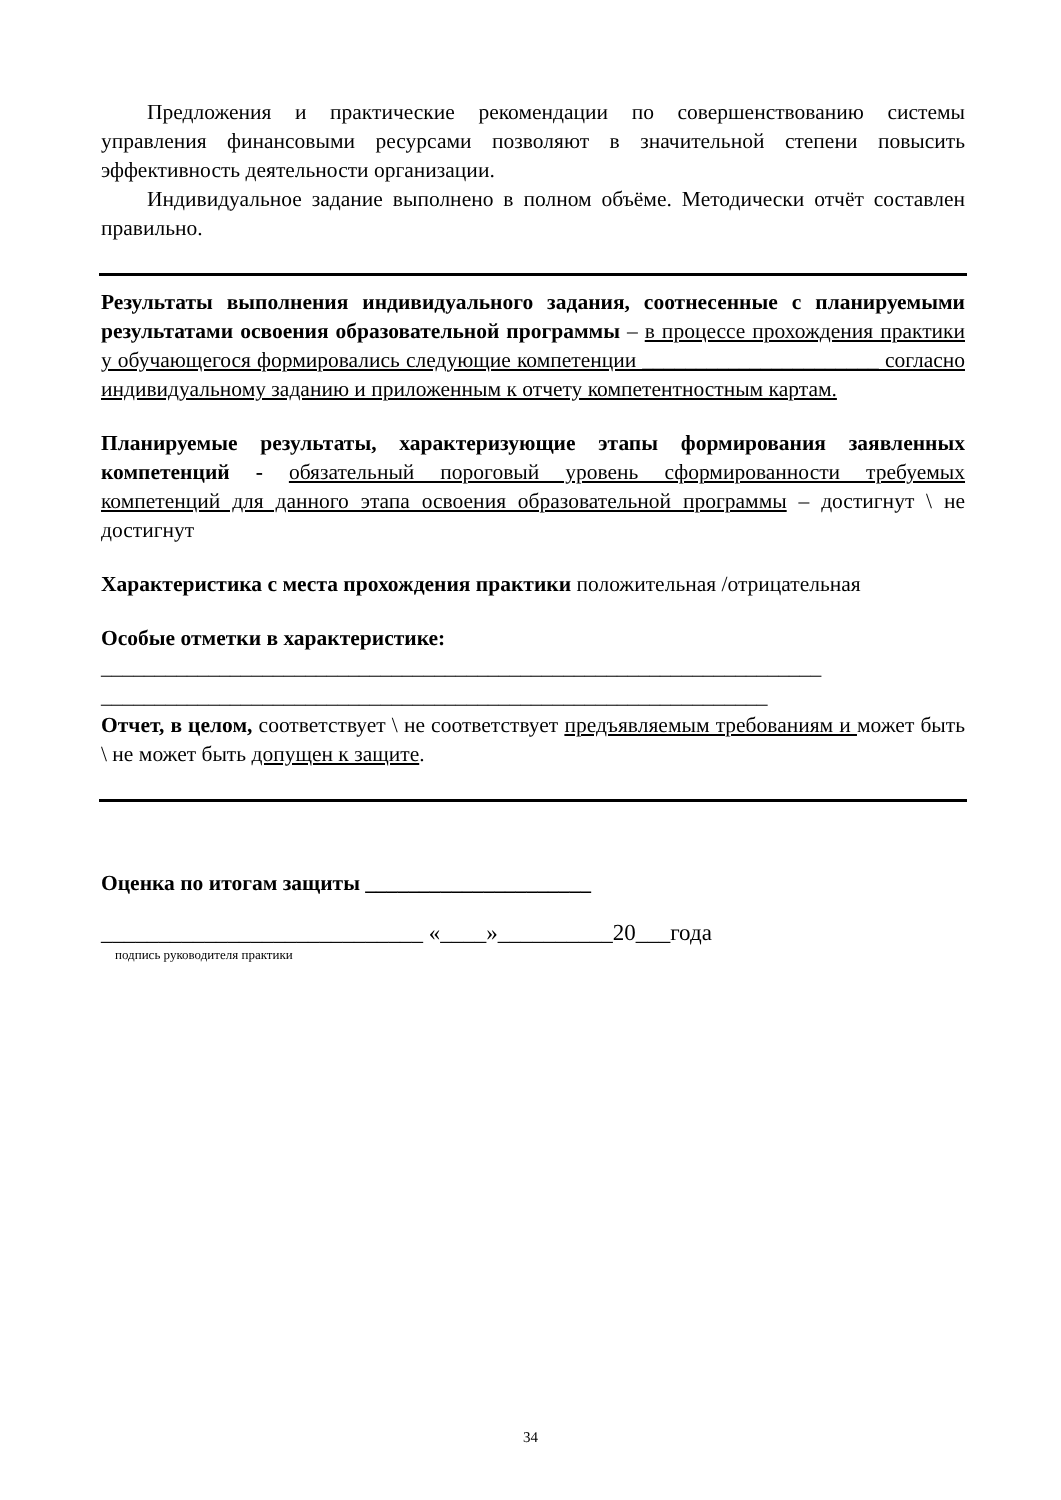Предложения и практические рекомендации по совершенствованию системы управления финансовыми ресурсами позволяют в значительной степени повысить эффективность деятельности организации.
Индивидуальное задание выполнено в полном объёме. Методически отчёт составлен правильно.
Результаты выполнения индивидуального задания, соотнесенные с планируемыми результатами освоения образовательной программы – в процессе прохождения практики у обучающегося формировались следующие компетенции ______________________ согласно индивидуальному заданию и приложенным к отчету компетентностным картам.
Планируемые результаты, характеризующие этапы формирования заявленных компетенций - обязательный пороговый уровень сформированности требуемых компетенций для данного этапа освоения образовательной программы – достигнут \ не достигнут
Характеристика с места прохождения практики положительная /отрицательная
Особые отметки в характеристике:
___________________________________________________________________
______________________________________________________________
Отчет, в целом, соответствует \ не соответствует предъявляемым требованиям и может быть \ не может быть допущен к защите.
Оценка по итогам защиты _____________________
____________________________ «____»__________20___года
подпись руководителя практики
34